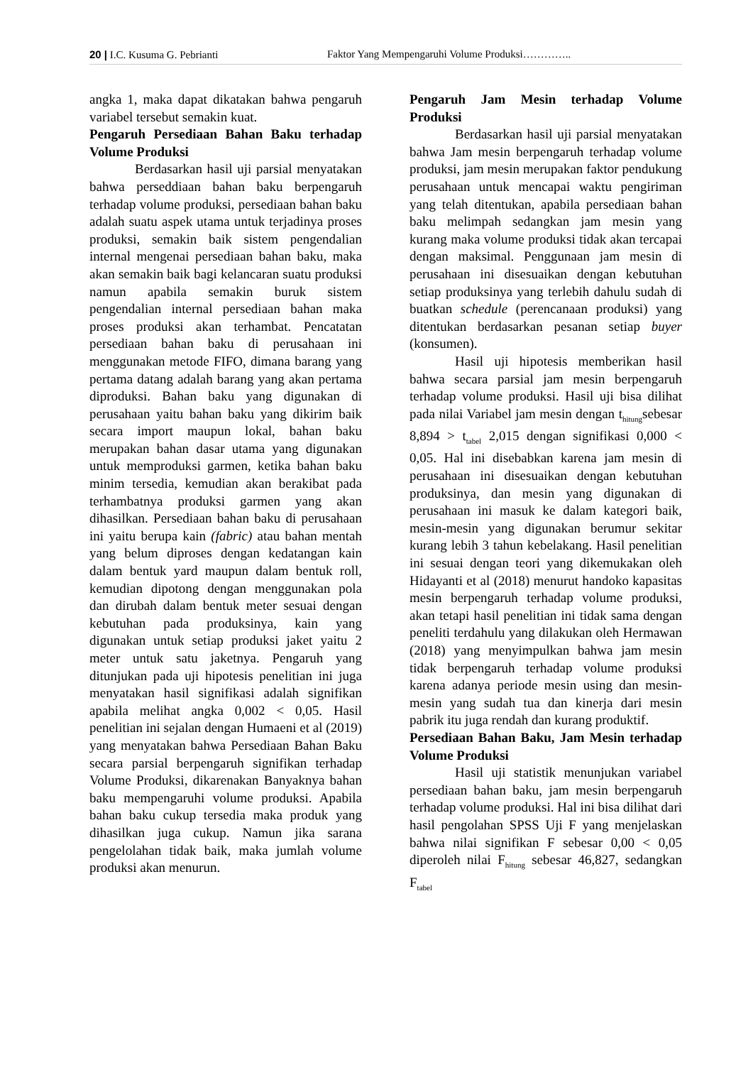20 | I.C. Kusuma G. Pebrianti Faktor Yang Mempengaruhi Volume Produksi…………..
angka 1, maka dapat dikatakan bahwa pengaruh variabel tersebut semakin kuat.
Pengaruh Persediaan Bahan Baku terhadap Volume Produksi
Berdasarkan hasil uji parsial menyatakan bahwa perseddiaan bahan baku berpengaruh terhadap volume produksi, persediaan bahan baku adalah suatu aspek utama untuk terjadinya proses produksi, semakin baik sistem pengendalian internal mengenai persediaan bahan baku, maka akan semakin baik bagi kelancaran suatu produksi namun apabila semakin buruk sistem pengendalian internal persediaan bahan maka proses produksi akan terhambat. Pencatatan persediaan bahan baku di perusahaan ini menggunakan metode FIFO, dimana barang yang pertama datang adalah barang yang akan pertama diproduksi. Bahan baku yang digunakan di perusahaan yaitu bahan baku yang dikirim baik secara import maupun lokal, bahan baku merupakan bahan dasar utama yang digunakan untuk memproduksi garmen, ketika bahan baku minim tersedia, kemudian akan berakibat pada terhambatnya produksi garmen yang akan dihasilkan. Persediaan bahan baku di perusahaan ini yaitu berupa kain (fabric) atau bahan mentah yang belum diproses dengan kedatangan kain dalam bentuk yard maupun dalam bentuk roll, kemudian dipotong dengan menggunakan pola dan dirubah dalam bentuk meter sesuai dengan kebutuhan pada produksinya, kain yang digunakan untuk setiap produksi jaket yaitu 2 meter untuk satu jaketnya. Pengaruh yang ditunjukan pada uji hipotesis penelitian ini juga menyatakan hasil signifikasi adalah signifikan apabila melihat angka 0,002 < 0,05. Hasil penelitian ini sejalan dengan Humaeni et al (2019) yang menyatakan bahwa Persediaan Bahan Baku secara parsial berpengaruh signifikan terhadap Volume Produksi, dikarenakan Banyaknya bahan baku mempengaruhi volume produksi. Apabila bahan baku cukup tersedia maka produk yang dihasilkan juga cukup. Namun jika sarana pengelolahan tidak baik, maka jumlah volume produksi akan menurun.
Pengaruh Jam Mesin terhadap Volume Produksi
Berdasarkan hasil uji parsial menyatakan bahwa Jam mesin berpengaruh terhadap volume produksi, jam mesin merupakan faktor pendukung perusahaan untuk mencapai waktu pengiriman yang telah ditentukan, apabila persediaan bahan baku melimpah sedangkan jam mesin yang kurang maka volume produksi tidak akan tercapai dengan maksimal. Penggunaan jam mesin di perusahaan ini disesuaikan dengan kebutuhan setiap produksinya yang terlebih dahulu sudah di buatkan schedule (perencanaan produksi) yang ditentukan berdasarkan pesanan setiap buyer (konsumen).
Hasil uji hipotesis memberikan hasil bahwa secara parsial jam mesin berpengaruh terhadap volume produksi. Hasil uji bisa dilihat pada nilai Variabel jam mesin dengan t<sub>hitung</sub>sebesar 8,894 > t<sub>tabel</sub> 2,015 dengan signifikasi 0,000 < 0,05. Hal ini disebabkan karena jam mesin di perusahaan ini disesuaikan dengan kebutuhan produksinya, dan mesin yang digunakan di perusahaan ini masuk ke dalam kategori baik, mesin-mesin yang digunakan berumur sekitar kurang lebih 3 tahun kebelakang. Hasil penelitian ini sesuai dengan teori yang dikemukakan oleh Hidayanti et al (2018) menurut handoko kapasitas mesin berpengaruh terhadap volume produksi, akan tetapi hasil penelitian ini tidak sama dengan peneliti terdahulu yang dilakukan oleh Hermawan (2018) yang menyimpulkan bahwa jam mesin tidak berpengaruh terhadap volume produksi karena adanya periode mesin using dan mesin-mesin yang sudah tua dan kinerja dari mesin pabrik itu juga rendah dan kurang produktif.
Persediaan Bahan Baku, Jam Mesin terhadap Volume Produksi
Hasil uji statistik menunjukan variabel persediaan bahan baku, jam mesin berpengaruh terhadap volume produksi. Hal ini bisa dilihat dari hasil pengolahan SPSS Uji F yang menjelaskan bahwa nilai signifikan F sebesar 0,00 < 0,05 diperoleh nilai F<sub>hitung</sub> sebesar 46,827, sedangkan F<sub>tabel</sub>